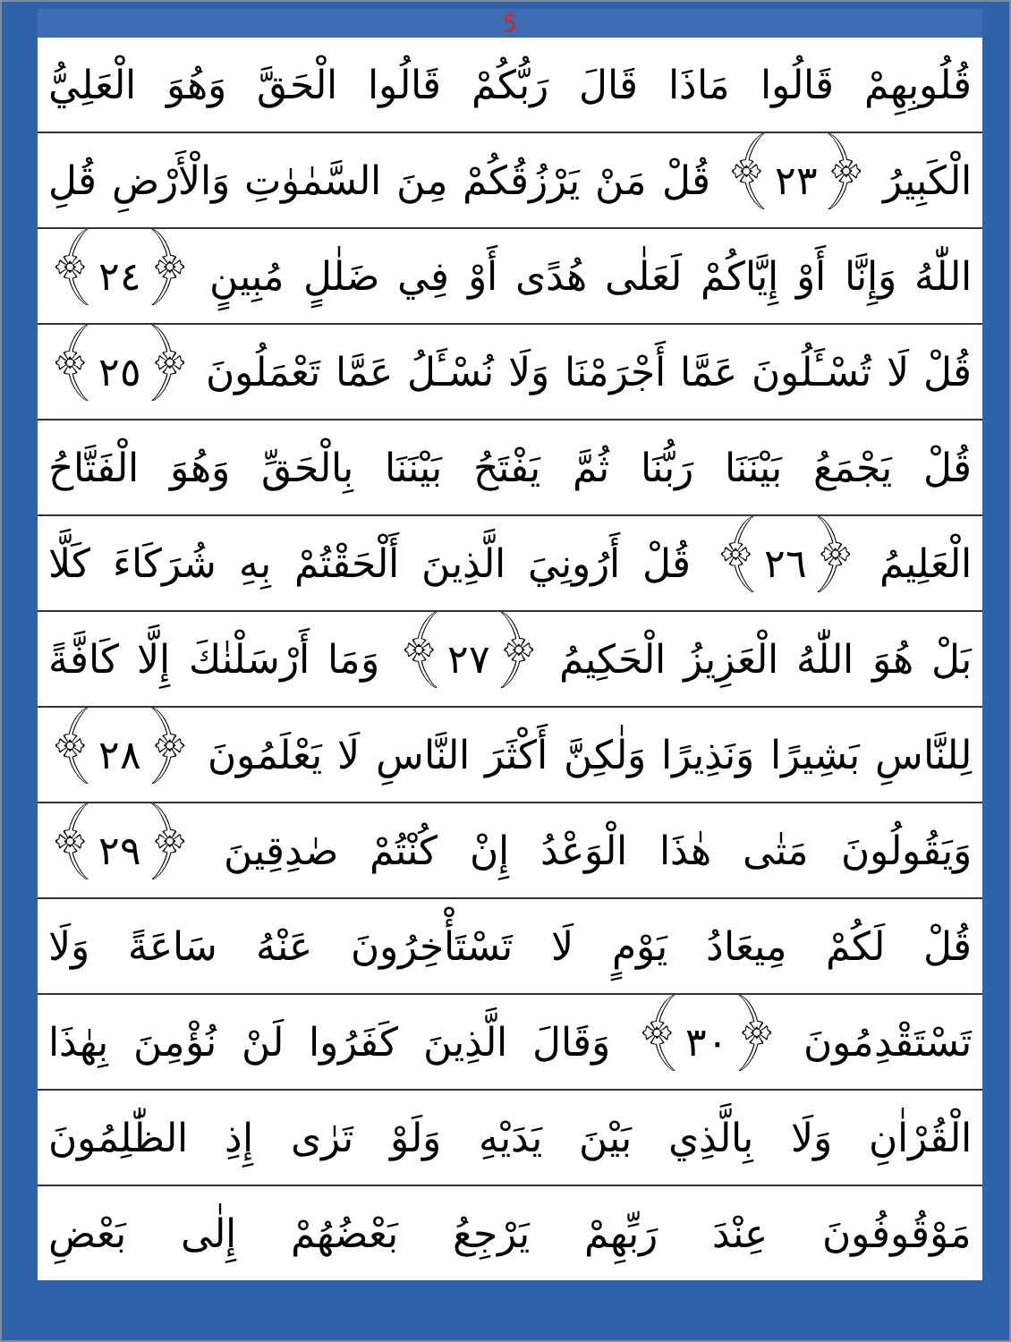5
قُلُوبِهِمْ قَالُوا مَاذَا قَالَ رَبُّكُمْ قَالُوا الْحَقَّ وَهُوَ الْعَلِيُّ
الْكَبِيرُ ﴿٢٣﴾ قُلْ مَنْ يَرْزُقُكُمْ مِنَ السَّمٰوٰتِ وَالْأَرْضِ قُلِ
اللّٰهُ وَإِنَّا أَوْ إِيَّاكُمْ لَعَلٰى هُدًى أَوْ فِي ضَلٰلٍ مُبِينٍ ﴿٢٤﴾
قُلْ لَا تُسْـَٔلُونَ عَمَّا أَجْرَمْنَا وَلَا نُسْـَٔلُ عَمَّا تَعْمَلُونَ ﴿٢٥﴾
قُلْ يَجْمَعُ بَيْنَنَا رَبُّنَا ثُمَّ يَفْتَحُ بَيْنَنَا بِالْحَقِّ وَهُوَ الْفَتَّاحُ
الْعَلِيمُ ﴿٢٦﴾ قُلْ أَرُونِيَ الَّذِينَ أَلْحَقْتُمْ بِهِ شُرَكَاءَ كَلَّا
بَلْ هُوَ اللّٰهُ الْعَزِيزُ الْحَكِيمُ ﴿٢٧﴾ وَمَا أَرْسَلْنٰكَ إِلَّا كَافَّةً
لِلنَّاسِ بَشِيرًا وَنَذِيرًا وَلٰكِنَّ أَكْثَرَ النَّاسِ لَا يَعْلَمُونَ ﴿٢٨﴾
وَيَقُولُونَ مَتٰى هٰذَا الْوَعْدُ إِنْ كُنْتُمْ صٰدِقِينَ ﴿٢٩﴾
قُلْ لَكُمْ مِيعَادُ يَوْمٍ لَا تَسْتَأْخِرُونَ عَنْهُ سَاعَةً وَلَا
تَسْتَقْدِمُونَ ﴿٣٠﴾ وَقَالَ الَّذِينَ كَفَرُوا لَنْ نُؤْمِنَ بِهٰذَا
الْقُرْاٰنِ وَلَا بِالَّذِي بَيْنَ يَدَيْهِ وَلَوْ تَرٰى إِذِ الظّٰلِمُونَ
مَوْقُوفُونَ عِنْدَ رَبِّهِمْ يَرْجِعُ بَعْضُهُمْ إِلٰى بَعْضِ